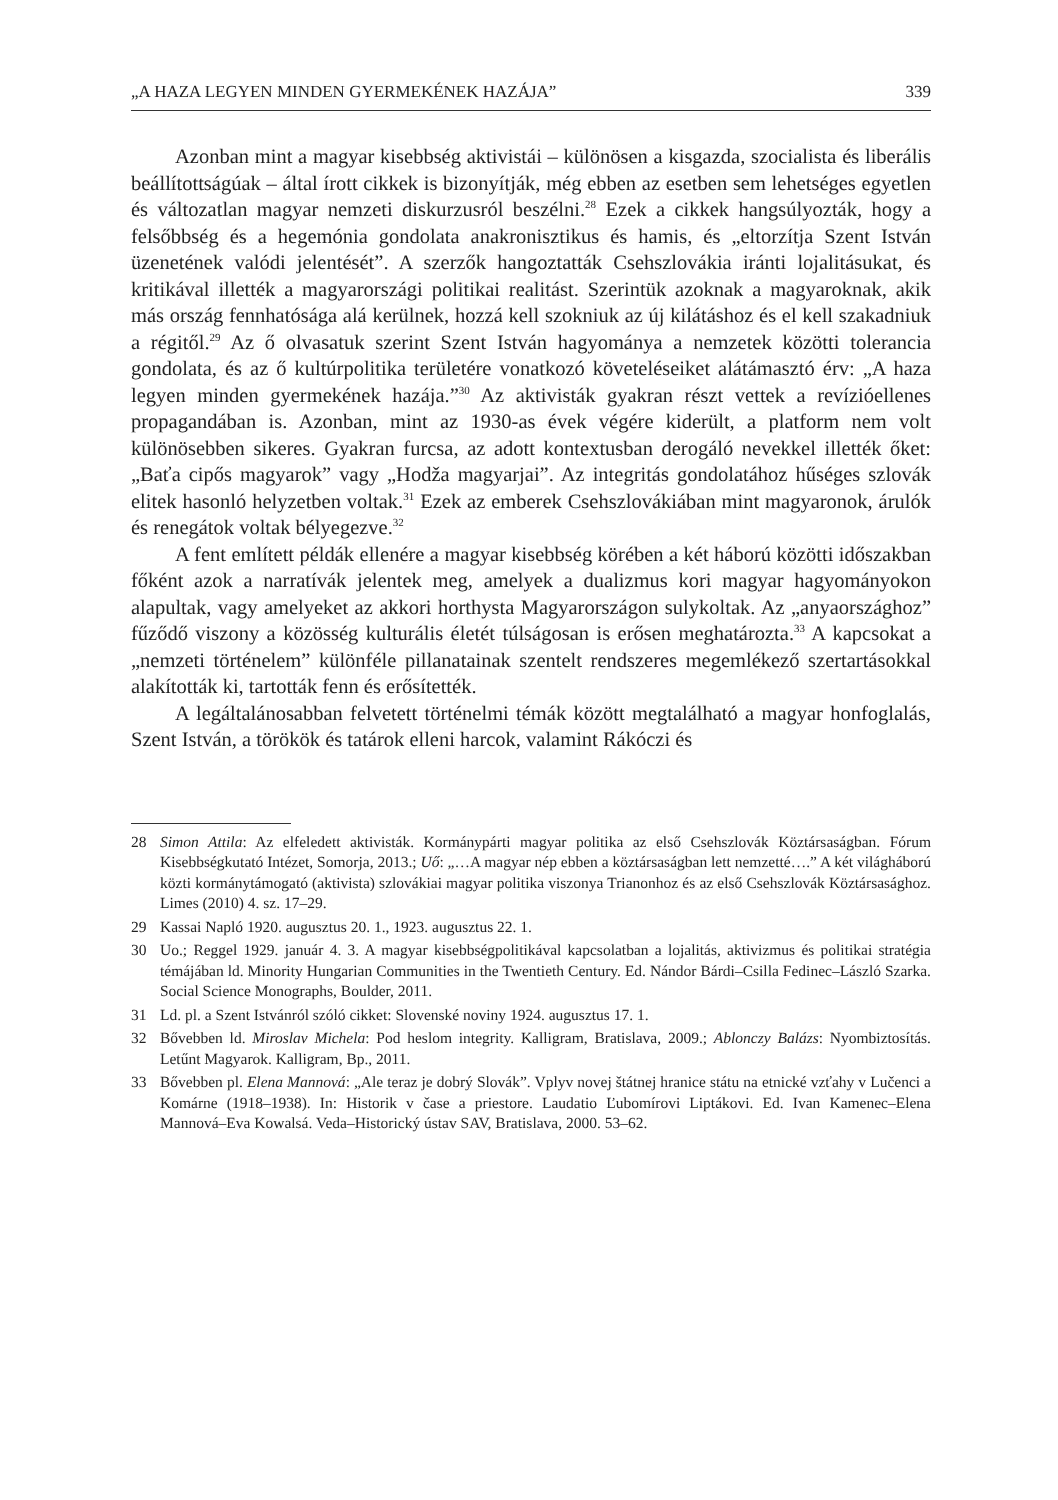„A HAZA LEGYEN MINDEN GYERMEKÉNEK HAZÁJA” 339
Azonban mint a magyar kisebbség aktivistái – különösen a kisgazda, szocialista és liberális beállítottságúak – által írott cikkek is bizonyítják, még ebben az esetben sem lehetséges egyetlen és változatlan magyar nemzeti diskurzusról beszélni.<sup>28</sup> Ezek a cikkek hangsúlyozták, hogy a felsőbbség és a hegemónia gondolata anakronisztikus és hamis, és „eltorzítja Szent István üzenetének valódi jelentését”. A szerzők hangoztatták Csehszlovákia iránti lojalitásukat, és kritikával illették a magyarországi politikai realitást. Szerintük azoknak a magyaroknak, akik más ország fennhatósága alá kerülnek, hozzá kell szokniuk az új kilátáshoz és el kell szakadniuk a régitől.<sup>29</sup> Az ő olvasatuk szerint Szent István hagyománya a nemzetek közötti tolerancia gondolata, és az ő kultúrpolitika területére vonatkozó követeléseiket alátámasztó érv: „A haza legyen minden gyermekének hazája.”<sup>30</sup> Az aktivisták gyakran részt vettek a revízióellenes propagandában is. Azonban, mint az 1930-as évek végére kiderült, a platform nem volt különösebben sikeres. Gyakran furcsa, az adott kontextusban derogáló nevekkel illették őket: „Baťa cipős magyarok” vagy „Hodža magyarjai”. Az integritás gondolatához hűséges szlovák elitek hasonló helyzetben voltak.<sup>31</sup> Ezek az emberek Csehszlovákiában mint magyaronok, árulók és renegátok voltak bélyegezve.<sup>32</sup>
A fent említett példák ellenére a magyar kisebbség körében a két háború közötti időszakban főként azok a narratívák jelentek meg, amelyek a dualizmus kori magyar hagyományokon alapultak, vagy amelyeket az akkori horthysta Magyarországon sulykoltak. Az „anyaországhoz” fűződő viszony a közösség kulturális életét túlságosan is erősen meghatározta.<sup>33</sup> A kapcsokat a „nemzeti történelem” különféle pillanatainak szentelt rendszeres megemlékező szertartásokkal alakították ki, tartották fenn és erősítették.
A legáltalánosabban felvetett történelmi témák között megtalálható a magyar honfoglalás, Szent István, a törökök és tatárok elleni harcok, valamint Rákóczi és
28 Simon Attila: Az elfeledett aktivisták. Kormánypárti magyar politika az első Csehszlovák Köztársaságban. Fórum Kisebbségkutató Intézet, Somorja, 2013.; Uő: „…A magyar nép ebben a köztársaságban lett nemzetté….” A két világháború közti kormánytámogató (aktivista) szlovákiai magyar politika viszonya Trianonhoz és az első Csehszlovák Köztársasághoz. Limes (2010) 4. sz. 17–29.
29 Kassai Napló 1920. augusztus 20. 1., 1923. augusztus 22. 1.
30 Uo.; Reggel 1929. január 4. 3. A magyar kisebbségpolitikával kapcsolatban a lojalitás, aktivizmus és politikai stratégia témájában ld. Minority Hungarian Communities in the Twentieth Century. Ed. Nándor Bárdi–Csilla Fedinec–László Szarka. Social Science Monographs, Boulder, 2011.
31 Ld. pl. a Szent Istvánról szóló cikket: Slovenské noviny 1924. augusztus 17. 1.
32 Bővebben ld. Miroslav Michela: Pod heslom integrity. Kalligram, Bratislava, 2009.; Ablonczy Balázs: Nyombiztosítás. Letűnt Magyarok. Kalligram, Bp., 2011.
33 Bővebben pl. Elena Mannová: „Ale teraz je dobrý Slovák”. Vplyv novej štátnej hranice státu na etnické vzťahy v Lučenci a Komárne (1918–1938). In: Historik v čase a priestore. Laudatio Ľubomírovi Liptákovi. Ed. Ivan Kamenec–Elena Mannová–Eva Kowalsá. Veda–Historický ústav SAV, Bratislava, 2000. 53–62.